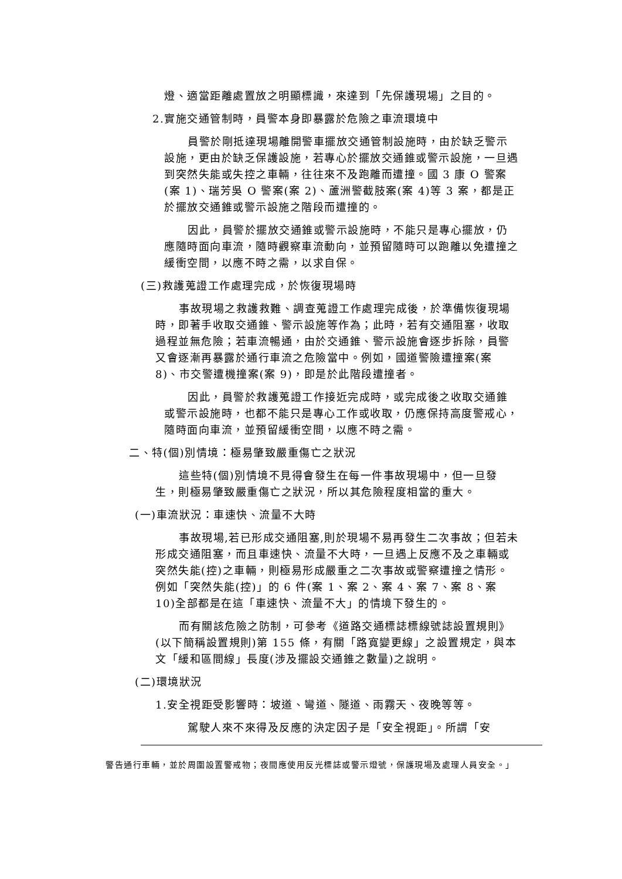燈、適當距離處置放之明顯標識，來達到「先保護現場」之目的。
2.實施交通管制時，員警本身即暴露於危險之車流環境中
員警於剛抵達現場離開警車擺放交通管制設施時，由於缺乏警示設施，更由於缺乏保護設施，若專心於擺放交通錐或警示設施，一旦遇到突然失能或失控之車輛，往往來不及跑離而遭撞。國 3 康 O 警案(案 1)、瑞芳吳 O 警案(案 2)、蘆洲警截肢案(案 4)等 3 案，都是正於擺放交通錐或警示設施之階段而遭撞的。
因此，員警於擺放交通錐或警示設施時，不能只是專心擺放，仍應隨時面向車流，隨時觀察車流動向，並預留隨時可以跑離以免遭撞之緩衝空間，以應不時之需，以求自保。
(三)救護蒐證工作處理完成，於恢復現場時
事故現場之救護救難、調查蒐證工作處理完成後，於準備恢復現場時，即著手收取交通錐、警示設施等作為；此時，若有交通阻塞，收取過程並無危險；若車流暢通，由於交通錐、警示設施會逐步拆除，員警又會逐漸再暴露於通行車流之危險當中。例如，國道警險遭撞案(案 8)、市交警遭機撞案(案 9)，即是於此階段遭撞者。
因此，員警於救護蒐證工作接近完成時，或完成後之收取交通錐或警示設施時，也都不能只是專心工作或收取，仍應保持高度警戒心，隨時面向車流，並預留緩衝空間，以應不時之需。
二、特(個)別情境：極易肇致嚴重傷亡之狀況
這些特(個)別情境不見得會發生在每一件事故現場中，但一旦發生，則極易肇致嚴重傷亡之狀況，所以其危險程度相當的重大。
(一)車流狀況：車速快、流量不大時
事故現場,若已形成交通阻塞,則於現場不易再發生二次事故；但若未形成交通阻塞，而且車速快、流量不大時，一旦遇上反應不及之車輛或突然失能(控)之車輛，則極易形成嚴重之二次事故或警察遭撞之情形。例如「突然失能(控)」的 6 件(案 1、案 2、案 4、案 7、案 8、案 10)全部都是在這「車速快、流量不大」的情境下發生的。
而有關該危險之防制，可參考《道路交通標誌標線號誌設置規則》(以下簡稱設置規則)第 155 條，有關「路寬變更線」之設置規定，與本文「緩和區間線」長度(涉及擺設交通錐之數量)之說明。
(二)環境狀況
1.安全視距受影響時：坡道、彎道、隧道、雨霧天、夜晚等等。
駕駛人來不來得及反應的決定因子是「安全視距」。所謂「安
警告通行車輛，並於周圍設置警戒物；夜間應使用反光標誌或警示燈號，保護現場及處理人員安全。」